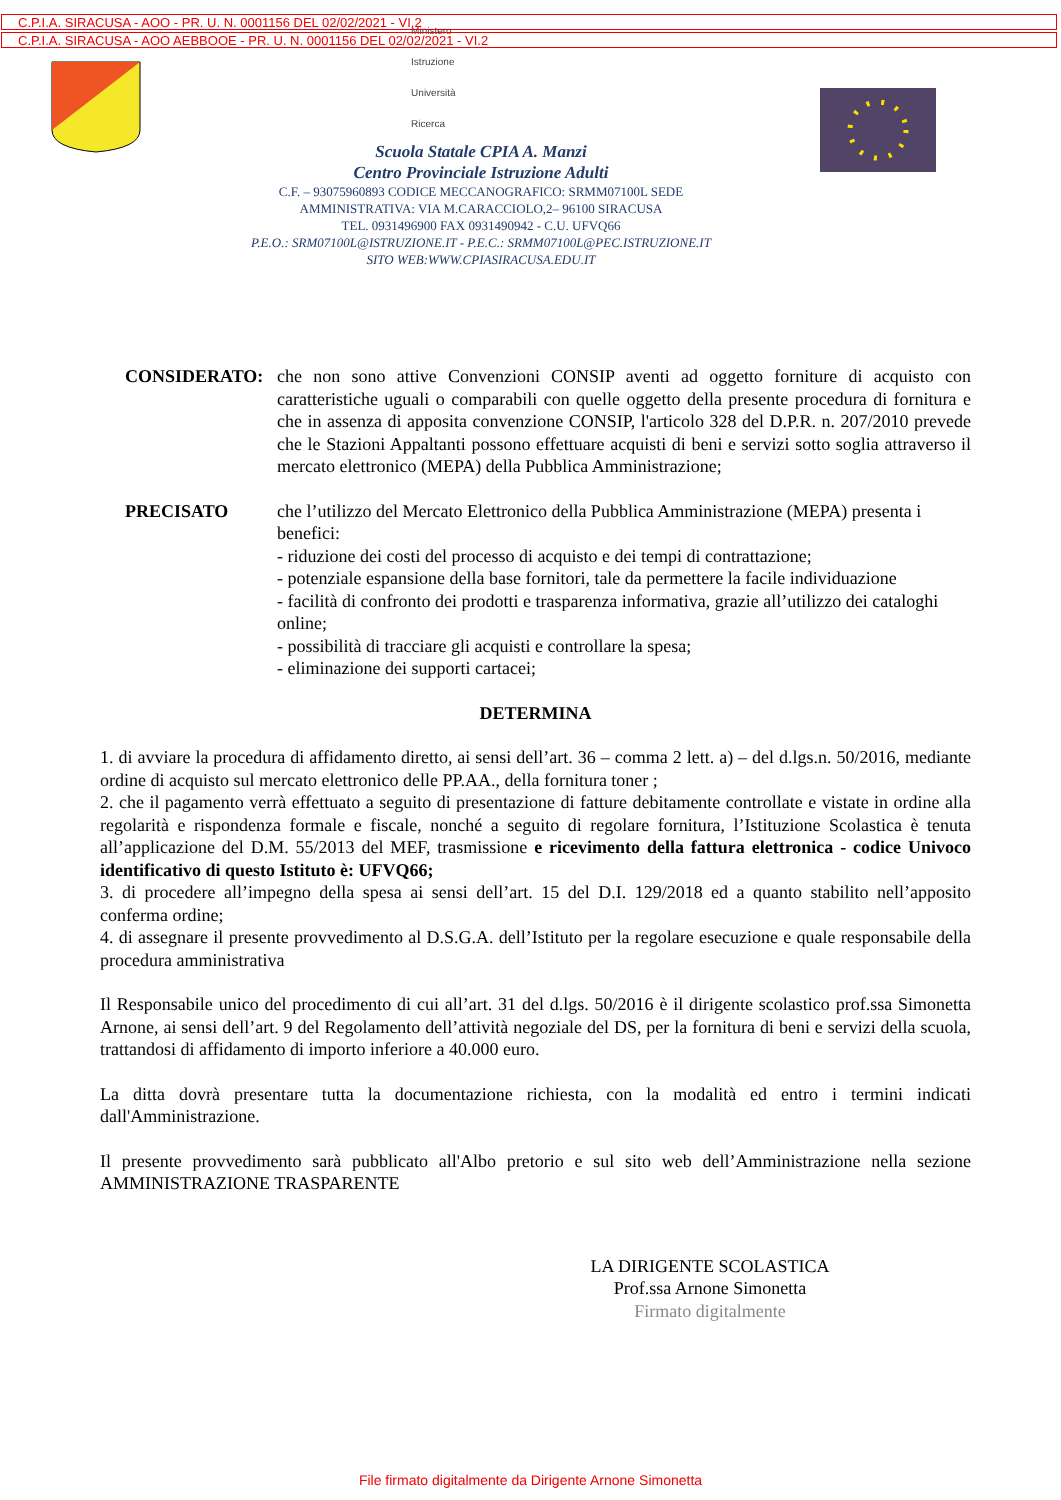C.P.I.A. SIRACUSA - AOO - PR. U. N. 0001156 DEL 02/02/2021 - VI.2
C.P.I.A. SIRACUSA - AOO AEBBOOE - PR. U. N. 0001156 DEL 02/02/2021 - VI.2
Ministero
Istruzione
Università
Ricerca
Scuola Statale CPIA A. Manzi
Centro Provinciale Istruzione Adulti
C.F. – 93075960893 CODICE MECCANOGRAFICO: SRMM07100L SEDE
AMMINISTRATIVA: VIA M.CARACCIOLO,2– 96100 SIRACUSA
TEL. 0931496900 FAX 0931490942 - C.U. UFVQ66
P.E.O.: SRM07100L@ISTRUZIONE.IT - P.E.C.: SRMM07100L@PEC.ISTRUZIONE.IT
SITO WEB:WWW.CPIASIRACUSA.EDU.IT
CONSIDERATO: che non sono attive Convenzioni CONSIP aventi ad oggetto forniture di acquisto con caratteristiche uguali o comparabili con quelle oggetto della presente procedura di fornitura e che in assenza di apposita convenzione CONSIP, l'articolo 328 del D.P.R. n. 207/2010 prevede che le Stazioni Appaltanti possono effettuare acquisti di beni e servizi sotto soglia attraverso il mercato elettronico (MEPA) della Pubblica Amministrazione;
PRECISATO che l’utilizzo del Mercato Elettronico della Pubblica Amministrazione (MEPA) presenta i benefici:
- riduzione dei costi del processo di acquisto e dei tempi di contrattazione;
- potenziale espansione della base fornitori, tale da permettere la facile individuazione
- facilità di confronto dei prodotti e trasparenza informativa, grazie all’utilizzo dei cataloghi online;
- possibilità di tracciare gli acquisti e controllare la spesa;
- eliminazione dei supporti cartacei;
DETERMINA
1. di avviare la procedura di affidamento diretto, ai sensi dell’art. 36 – comma 2 lett. a) – del d.lgs.n. 50/2016, mediante ordine di acquisto sul mercato elettronico delle PP.AA., della fornitura toner ;
2. che il pagamento verrà effettuato a seguito di presentazione di fatture debitamente controllate e vistate in ordine alla regolarità e rispondenza formale e fiscale, nonché a seguito di regolare fornitura, l’Istituzione Scolastica è tenuta all’applicazione del D.M. 55/2013 del MEF, trasmissione e ricevimento della fattura elettronica - codice Univoco identificativo di questo Istituto è: UFVQ66;
3. di procedere all’impegno della spesa ai sensi dell’art. 15 del D.I. 129/2018 ed a quanto stabilito nell’apposito conferma ordine;
4. di assegnare il presente provvedimento al D.S.G.A. dell’Istituto per la regolare esecuzione e quale responsabile della procedura amministrativa
Il Responsabile unico del procedimento di cui all’art. 31 del d.lgs. 50/2016 è il dirigente scolastico prof.ssa Simonetta Arnone, ai sensi dell’art. 9 del Regolamento dell’attività negoziale del DS, per la fornitura di beni e servizi della scuola, trattandosi di affidamento di importo inferiore a 40.000 euro.
La ditta dovrà presentare tutta la documentazione richiesta, con la modalità ed entro i termini indicati dall'Amministrazione.
Il presente provvedimento sarà pubblicato all'Albo pretorio e sul sito web dell’Amministrazione nella sezione AMMINISTRAZIONE TRASPARENTE
LA DIRIGENTE SCOLASTICA
Prof.ssa Arnone Simonetta
Firmato digitalmente
File firmato digitalmente da Dirigente Arnone Simonetta